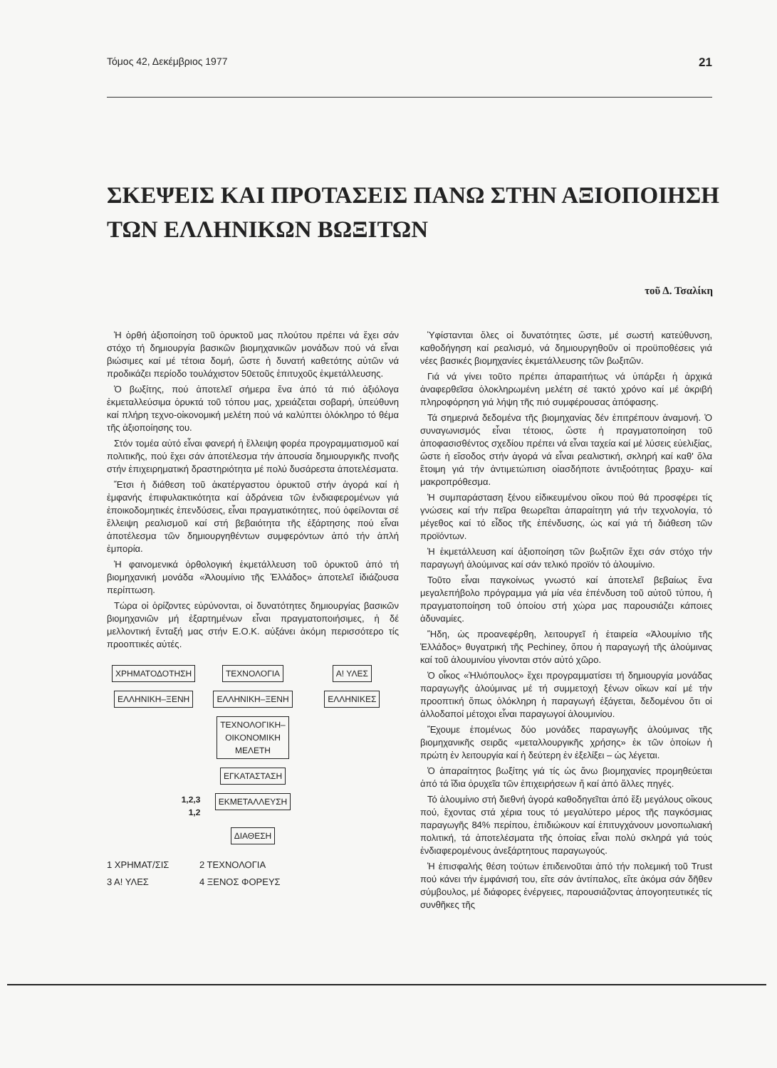Τόμος 42, Δεκέμβριος 1977 21
ΣΚΕΨΕΙΣ ΚΑΙ ΠΡΟΤΑΣΕΙΣ ΠΑΝΩ ΣΤΗΝ ΑΞΙΟΠΟΙΗΣΗ
ΤΩΝ ΕΛΛΗΝΙΚΩΝ ΒΩΞΙΤΩΝ
τοῦ Δ. Τσαλίκη
Ἡ ὀρθή ἀξιοποίηση τοῦ ὀρυκτοῦ μας πλούτου πρέπει νά ἔχει σάν στόχο τή δημιουργία βασικῶν βιομηχανικῶν μονάδων πού νά εἶναι βιώσιμες καί μέ τέτοια δομή, ὥστε ἡ δυνατή καθετότης αὐτῶν νά προδικάζει περίοδο τουλάχιστον 50ετοῦς ἐπιτυχοῦς ἐκμετάλλευσης.
Ὁ βωξίτης, πού ἀποτελεῖ σήμερα ἕνα ἀπό τά πιό ἀξιόλογα ἐκμεταλλεύσιμα ὀρυκτά τοῦ τόπου μας, χρειάζεται σοβαρή, ὑπεύθυνη καί πλήρη τεχνο-οἰκονομική μελέτη πού νά καλύπτει ὁλόκληρο τό θέμα τῆς ἀξιοποίησης του.
Στόν τομέα αὐτό εἶναι φανερή ἡ ἔλλειψη φορέα προγραμματισμοῦ καί πολιτικῆς, πού ἔχει σάν ἀποτέλεσμα τήν ἀπουσία δημιουργικῆς πνοῆς στήν ἐπιχειρηματική δραστηριότητα μέ πολύ δυσάρεστα ἀποτελέσματα.
Ἔτσι ἡ διάθεση τοῦ ἀκατέργαστου ὀρυκτοῦ στήν ἀγορά καί ἡ ἐμφανής ἐπιφυλακτικότητα καί ἀδράνεια τῶν ἐνδιαφερομένων γιά ἐποικοδομητικές ἐπενδύσεις, εἶναι πραγματικότητες, πού ὀφείλονται σέ ἔλλειψη ρεαλισμοῦ καί στή βεβαιότητα τῆς ἐξάρτησης πού εἶναι ἀποτέλεσμα τῶν δημιουργηθέντων συμφερόντων ἀπό τήν ἁπλή ἐμπορία.
Ἡ φαινομενικά ὀρθολογική ἐκμετάλλευση τοῦ ὀρυκτοῦ ἀπό τή βιομηχανική μονάδα «Ἀλουμίνιο τῆς Ἑλλάδος» ἀποτελεῖ ἰδιάζουσα περίπτωση.
Τώρα οἱ ὁρίζοντες εὐρύνονται, οἱ δυνατότητες δημιουργίας βασικῶν βιομηχανιῶν μή ἐξαρτημένων εἶναι πραγματοποιήσιμες, ἡ δέ μελλοντική ἔνταξή μας στήν Ε.Ο.Κ. αὐξάνει ἀκόμη περισσότερο τίς προοπτικές αὐτές.
ΧΡΗΜΑΤΟΔΟΤΗΣΗ
ΤΕΧΝΟΛΟΓΙΑ
Α! ΥΛΕΣ
ΕΛΛΗΝΙΚΗ–ΞΕΝΗ
ΕΛΛΗΝΙΚΗ–ΞΕΝΗ
ΕΛΛΗΝΙΚΕΣ
ΤΕΧΝΟΛΟΓΙΚΗ–
ΟΙΚΟΝΟΜΙΚΗ
ΜΕΛΕΤΗ
ΕΓΚΑΤΑΣΤΑΣΗ
1,2,3
1,2
ΕΚΜΕΤΑΛΛΕΥΣΗ
ΔΙΑΘΕΣΗ
1 ΧΡΗΜΑΤ/ΣΙΣ 2 ΤΕΧΝΟΛΟΓΙΑ 3 Α! ΥΛΕΣ 4 ΞΕΝΟΣ ΦΟΡΕΥΣ
Ὑφίστανται ὅλες οἱ δυνατότητες ὥστε, μέ σωστή κατεύθυνση, καθοδήγηση καί ρεαλισμό, νά δημιουργηθοῦν οἱ προϋποθέσεις γιά νέες βασικές βιομηχανίες ἐκμετάλλευσης τῶν βωξιτῶν.
Γιά νά γίνει τοῦτο πρέπει ἀπαραιτήτως νά ὑπάρξει ἡ ἀρχικά ἀναφερθεῖσα ὁλοκληρωμένη μελέτη σέ τακτό χρόνο καί μέ ἀκριβή πληροφόρηση γιά λήψη τῆς πιό συμφέρουσας ἀπόφασης.
Τά σημερινά δεδομένα τῆς βιομηχανίας δέν ἐπιτρέπουν ἀναμονή. Ὁ συναγωνισμός εἶναι τέτοιος, ὥστε ἡ πραγματοποίηση τοῦ ἀποφασισθέντος σχεδίου πρέπει νά εἶναι ταχεία καί μέ λύσεις εὐελιξίας, ὥστε ἡ εἴσοδος στήν ἀγορά νά εἶναι ρεαλιστική, σκληρή καί καθ' ὅλα ἕτοιμη γιά τήν ἀντιμετώπιση οἱασδήποτε ἀντιξοότητας βραχυ- καί μακροπρόθεσμα.
Ἡ συμπαράσταση ξένου εἰδικευμένου οἴκου πού θά προσφέρει τίς γνώσεις καί τήν πεῖρα θεωρεῖται ἀπαραίτητη γιά τήν τεχνολογία, τό μέγεθος καί τό εἶδος τῆς ἐπένδυσης, ὡς καί γιά τή διάθεση τῶν προϊόντων.
Ἡ ἐκμετάλλευση καί ἀξιοποίηση τῶν βωξιτῶν ἔχει σάν στόχο τήν παραγωγή ἀλούμινας καί σάν τελικό προϊόν τό ἀλουμίνιο.
Τοῦτο εἶναι παγκοίνως γνωστό καί ἀποτελεῖ βεβαίως ἕνα μεγαλεπήβολο πρόγραμμα γιά μία νέα ἐπένδυση τοῦ αὐτοῦ τύπου, ἡ πραγματοποίηση τοῦ ὁποίου στή χώρα μας παρουσιάζει κάποιες ἀδυναμίες.
Ἤδη, ὡς προανεφέρθη, λειτουργεῖ ἡ ἑταιρεία «Ἀλουμίνιο τῆς Ἑλλάδος» θυγατρική τῆς Pechiney, ὅπου ἡ παραγωγή τῆς ἀλούμινας καί τοῦ ἀλουμινίου γίνονται στόν αὐτό χῶρο.
Ὁ οἶκος «Ἡλιόπουλος» ἔχει προγραμματίσει τή δημιουργία μονάδας παραγωγῆς ἀλούμινας μέ τή συμμετοχή ξένων οἴκων καί μέ τήν προοπτική ὅπως ὁλόκληρη ἡ παραγωγή ἐξάγεται, δεδομένου ὅτι οἱ ἀλλοδαποί μέτοχοι εἶναι παραγωγοί ἀλουμινίου.
Ἔχουμε ἐπομένως δύο μονάδες παραγωγῆς ἀλούμινας τῆς βιομηχανικῆς σειρᾶς «μεταλλουργικῆς χρήσης» ἐκ τῶν ὁποίων ἡ πρώτη ἐν λειτουργία καί ἡ δεύτερη ἐν ἐξελίξει – ὡς λέγεται.
Ὁ ἀπαραίτητος βωξίτης γιά τίς ὡς ἄνω βιομηχανίες προμηθεύεται ἀπό τά ἴδια ὀρυχεῖα τῶν ἐπιχειρήσεων ἤ καί ἀπό ἄλλες πηγές.
Τό ἀλουμίνιο στή διεθνή ἀγορά καθοδηγεῖται ἀπό ἕξι μεγάλους οἴκους πού, ἔχοντας στά χέρια τους τό μεγαλύτερο μέρος τῆς παγκόσμιας παραγωγῆς 84% περίπου, ἐπιδιώκουν καί ἐπιτυγχάνουν μονοπωλιακή πολιτική, τά ἀποτελέσματα τῆς ὁποίας εἶναι πολύ σκληρά γιά τούς ἐνδιαφερομένους ἀνεξάρτητους παραγωγούς.
Ἡ ἐπισφαλής θέση τούτων ἐπιδεινοῦται ἀπό τήν πολεμική τοῦ Trust πού κάνει τήν ἐμφάνισή του, εἴτε σάν ἀντίπαλος, εἴτε ἀκόμα σάν δῆθεν σύμβουλος, μέ διάφορες ἐνέργειες, παρουσιάζοντας ἀπογοητευτικές τίς συνθῆκες τῆς